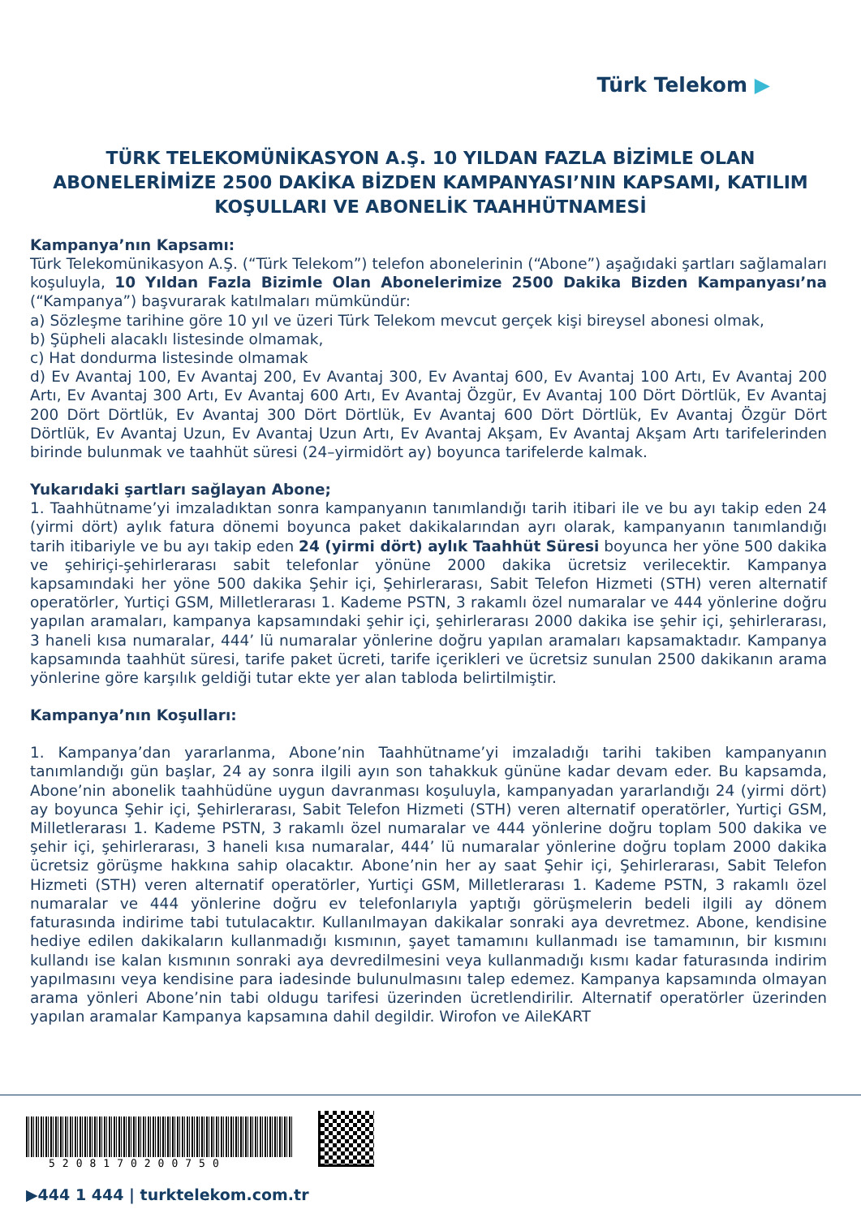Türk Telekom ▶
TÜRK TELEKOMÜNİKASYON A.Ş. 10 YILDAN FAZLA BİZİMLE OLAN ABONELERİMİZE 2500 DAKİKA BİZDEN KAMPANYASI’NIN KAPSAMI, KATILIM KOŞULLARI VE ABONELİK TAAHHÜTNAMESİ
Kampanya’nın Kapsamı:
Türk Telekomünikasyon A.Ş. (“Türk Telekom”) telefon abonelerinin (“Abone”) aşağıdaki şartları sağlamaları koşuluyla, 10 Yıldan Fazla Bizimle Olan Abonelerimize 2500 Dakika Bizden Kampanyası’na (“Kampanya”) başvurarak katılmaları mümkündür:
a) Sözleşme tarihine göre 10 yıl ve üzeri Türk Telekom mevcut gerçek kişi bireysel abonesi olmak,
b) Şüpheli alacaklı listesinde olmamak,
c) Hat dondurma listesinde olmamak
d) Ev Avantaj 100, Ev Avantaj 200, Ev Avantaj 300, Ev Avantaj 600, Ev Avantaj 100 Artı, Ev Avantaj 200 Artı, Ev Avantaj 300 Artı, Ev Avantaj 600 Artı, Ev Avantaj Özgür, Ev Avantaj 100 Dört Dörtlük, Ev Avantaj 200 Dört Dörtlük, Ev Avantaj 300 Dört Dörtlük, Ev Avantaj 600 Dört Dörtlük, Ev Avantaj Özgür Dört Dörtlük, Ev Avantaj Uzun, Ev Avantaj Uzun Artı, Ev Avantaj Akşam, Ev Avantaj Akşam Artı tarifelerinden birinde bulunmak ve taahhüt süresi (24–yirmidört ay) boyunca tarifelerde kalmak.
Yukarıdaki şartları sağlayan Abone;
1. Taahhütname’yi imzaladıktan sonra kampanyanın tanımlandığı tarih itibari ile ve bu ayı takip eden 24 (yirmi dört) aylık fatura dönemi boyunca paket dakikalarından ayrı olarak, kampanyanın tanımlandığı tarih itibariyle ve bu ayı takip eden 24 (yirmi dört) aylık Taahhüt Süresi boyunca her yöne 500 dakika ve şehiriçi-şehirlerarası sabit telefonlar yönüne 2000 dakika ücretsiz verilecektir. Kampanya kapsamındaki her yöne 500 dakika Şehir içi, Şehirlerarası, Sabit Telefon Hizmeti (STH) veren alternatif operatörler, Yurtiçi GSM, Milletlerarası 1. Kademe PSTN, 3 rakamlı özel numaralar ve 444 yönlerine doğru yapılan aramaları, kampanya kapsamındaki şehir içi, şehirlerarası 2000 dakika ise şehir içi, şehirlerarası, 3 haneli kısa numaralar, 444’ lü numaralar yönlerine doğru yapılan aramaları kapsamaktadır. Kampanya kapsamında taahhüt süresi, tarife paket ücreti, tarife içerikleri ve ücretsiz sunulan 2500 dakikanın arama yönlerine göre karşılık geldiği tutar ekte yer alan tabloda belirtilmiştir.
Kampanya’nın Koşulları:
1. Kampanya’dan yararlanma, Abone’nin Taahhütname’yi imzaladığı tarihi takiben kampanyanın tanımlandığı gün başlar, 24 ay sonra ilgili ayın son tahakkuk gününe kadar devam eder. Bu kapsamda, Abone’nin abonelik taahhüdüne uygun davranması koşuluyla, kampanyadan yararlandığı 24 (yirmi dört) ay boyunca Şehir içi, Şehirlerarası, Sabit Telefon Hizmeti (STH) veren alternatif operatörler, Yurtiçi GSM, Milletlerarası 1. Kademe PSTN, 3 rakamlı özel numaralar ve 444 yönlerine doğru toplam 500 dakika ve şehir içi, şehirlerarası, 3 haneli kısa numaralar, 444’ lü numaralar yönlerine doğru toplam 2000 dakika ücretsiz görüşme hakkına sahip olacaktır. Abone’nin her ay saat Şehir içi, Şehirlerarası, Sabit Telefon Hizmeti (STH) veren alternatif operatörler, Yurtiçi GSM, Milletlerarası 1. Kademe PSTN, 3 rakamlı özel numaralar ve 444 yönlerine doğru ev telefonlarıyla yaptığı görüşmelerin bedeli ilgili ay dönem faturasında indirime tabi tutulacaktır. Kullanılmayan dakikalar sonraki aya devretmez. Abone, kendisine hediye edilen dakikaların kullanmadığı kısmının, şayet tamamını kullanmadı ise tamamının, bir kısmını kullandı ise kalan kısmının sonraki aya devredilmesini veya kullanmadığı kısmı kadar faturasında indirim yapılmasını veya kendisine para iadesinde bulunulmasını talep edemez. Kampanya kapsamında olmayan arama yönleri Abone’nin tabi oldugu tarifesi üzerinden ücretlendirilir. Alternatif operatörler üzerinden yapılan aramalar Kampanya kapsamına dahil degildir. Wirofon ve AileKART
5208170200750
▶444 1 444 | turktelekom.com.tr